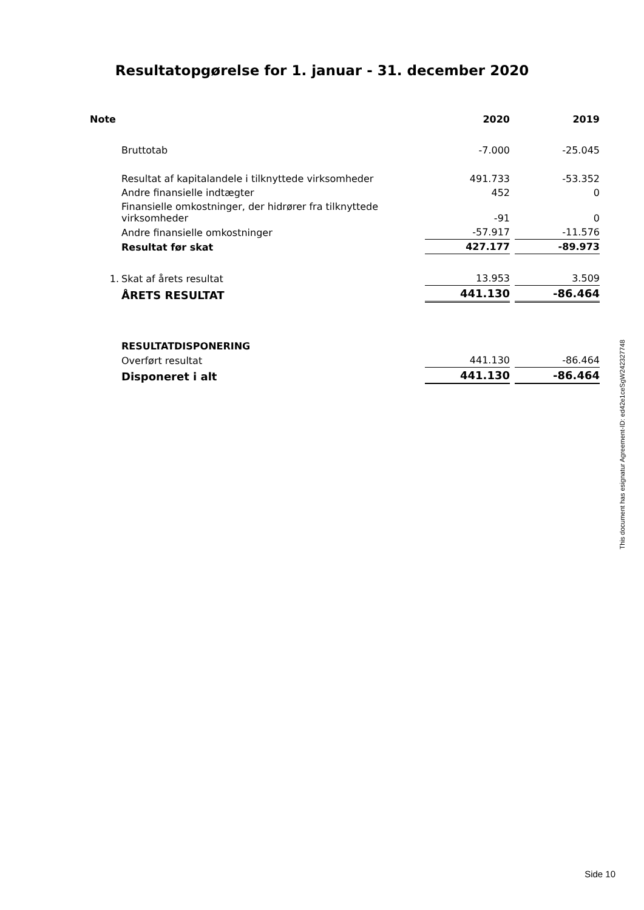Resultatopgørelse for 1. januar - 31. december 2020
| Note | | 2020 | | 2019 |
| --- | --- | --- | --- | --- |
| | Bruttotab | -7.000 | | -25.045 |
| | Resultat af kapitalandele i tilknyttede virksomheder | 491.733 | | -53.352 |
| | Andre finansielle indtægter | 452 | | 0 |
| | Finansielle omkostninger, der hidrører fra tilknyttede virksomheder | -91 | | 0 |
| | Andre finansielle omkostninger | -57.917 | | -11.576 |
| | Resultat før skat | 427.177 | | -89.973 |
| 1. | Skat af årets resultat | 13.953 | | 3.509 |
| | ÅRETS RESULTAT | 441.130 | | -86.464 |
| | RESULTATDISPONERING | | | |
| | Overført resultat | 441.130 | | -86.464 |
| | Disponeret i alt | 441.130 | | -86.464 |
This document has esignatur Agreement-ID: ed42e1ceSgW242327748
Side 10